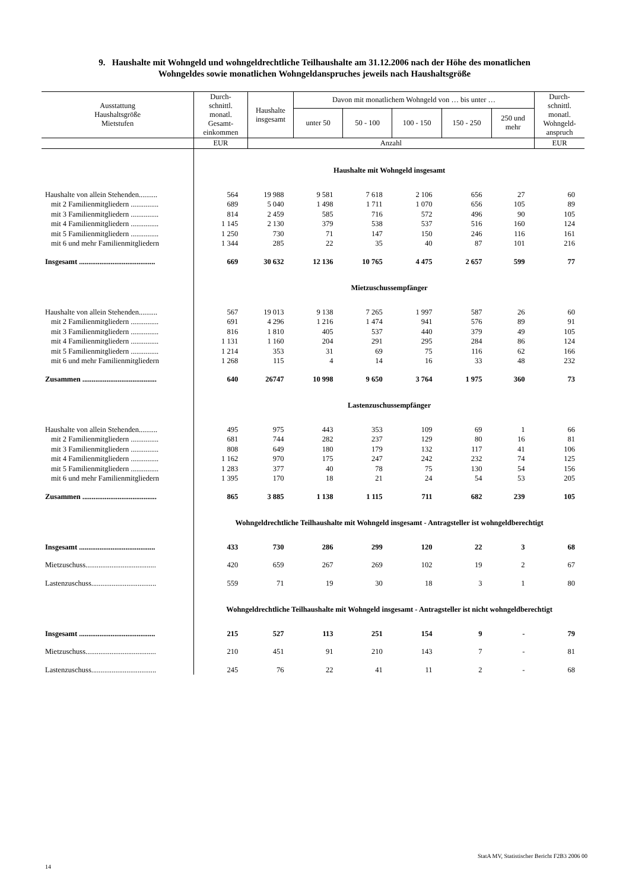9. Haushalte mit Wohngeld und wohngeldrechtliche Teilhaushalte am 31.12.2006 nach der Höhe des monatlichen
Wohngeldes sowie monatlichen Wohngeldanspruches jeweils nach Haushaltsgröße
| Ausstattung Haushaltsgröße Mietstufen | Durch- schnittl. monatl. Gesamt- einkommen | Haushalte insgesamt | Davon mit monatlichem Wohngeld von … bis unter … | | | | | Durch- schnittl. monatl. Wohngeld- anspruch |
| --- | --- | --- | --- | --- | --- | --- | --- | --- |
| | | | unter 50 | 50 - 100 | 100 - 150 | 150 - 250 | 250 und mehr | |
| | EUR | Anzahl | | | | | | EUR |
| | Haushalte mit Wohngeld insgesamt | | | | | | | |
| Haushalte von allein Stehenden.......... | 564 | 19 988 | 9 581 | 7 618 | 2 106 | 656 | 27 | 60 |
| mit 2 Familienmitgliedern ............... | 689 | 5 040 | 1 498 | 1 711 | 1 070 | 656 | 105 | 89 |
| mit 3 Familienmitgliedern ............... | 814 | 2 459 | 585 | 716 | 572 | 496 | 90 | 105 |
| mit 4 Familienmitgliedern ............... | 1 145 | 2 130 | 379 | 538 | 537 | 516 | 160 | 124 |
| mit 5 Familienmitgliedern ............... | 1 250 | 730 | 71 | 147 | 150 | 246 | 116 | 161 |
| mit 6 und mehr Familienmitgliedern | 1 344 | 285 | 22 | 35 | 40 | 87 | 101 | 216 |
| Insgesamt ......................................... | 669 | 30 632 | 12 136 | 10 765 | 4 475 | 2 657 | 599 | 77 |
| | Mietzuschussempfänger | | | | | | | |
| Haushalte von allein Stehenden.......... | 567 | 19 013 | 9 138 | 7 265 | 1 997 | 587 | 26 | 60 |
| mit 2 Familienmitgliedern ............... | 691 | 4 296 | 1 216 | 1 474 | 941 | 576 | 89 | 91 |
| mit 3 Familienmitgliedern ............... | 816 | 1 810 | 405 | 537 | 440 | 379 | 49 | 105 |
| mit 4 Familienmitgliedern ............... | 1 131 | 1 160 | 204 | 291 | 295 | 284 | 86 | 124 |
| mit 5 Familienmitgliedern ............... | 1 214 | 353 | 31 | 69 | 75 | 116 | 62 | 166 |
| mit 6 und mehr Familienmitgliedern | 1 268 | 115 | 4 | 14 | 16 | 33 | 48 | 232 |
| Zusammen ........................................ | 640 | 26747 | 10 998 | 9 650 | 3 764 | 1 975 | 360 | 73 |
| | Lastenzuschussempfänger | | | | | | | |
| Haushalte von allein Stehenden.......... | 495 | 975 | 443 | 353 | 109 | 69 | 1 | 66 |
| mit 2 Familienmitgliedern ............... | 681 | 744 | 282 | 237 | 129 | 80 | 16 | 81 |
| mit 3 Familienmitgliedern ............... | 808 | 649 | 180 | 179 | 132 | 117 | 41 | 106 |
| mit 4 Familienmitgliedern ............... | 1 162 | 970 | 175 | 247 | 242 | 232 | 74 | 125 |
| mit 5 Familienmitgliedern ............... | 1 283 | 377 | 40 | 78 | 75 | 130 | 54 | 156 |
| mit 6 und mehr Familienmitgliedern | 1 395 | 170 | 18 | 21 | 24 | 54 | 53 | 205 |
| Zusammen ........................................ | 865 | 3 885 | 1 138 | 1 115 | 711 | 682 | 239 | 105 |
| | Wohngeldrechtliche Teilhaushalte mit Wohngeld insgesamt - Antragsteller ist wohngeldberechtigt | | | | | | | |
| Insgesamt ......................................... | 433 | 730 | 286 | 299 | 120 | 22 | 3 | 68 |
| Mietzuschuss...................................... | 420 | 659 | 267 | 269 | 102 | 19 | 2 | 67 |
| Lastenzuschuss................................... | 559 | 71 | 19 | 30 | 18 | 3 | 1 | 80 |
| | Wohngeldrechtliche Teilhaushalte mit Wohngeld insgesamt - Antragsteller ist nicht wohngeldberechtigt | | | | | | | |
| Insgesamt ......................................... | 215 | 527 | 113 | 251 | 154 | 9 | - | 79 |
| Mietzuschuss...................................... | 210 | 451 | 91 | 210 | 143 | 7 | - | 81 |
| Lastenzuschuss................................... | 245 | 76 | 22 | 41 | 11 | 2 | - | 68 |
StatA MV, Statistischer Bericht F2B3 2006 00
14